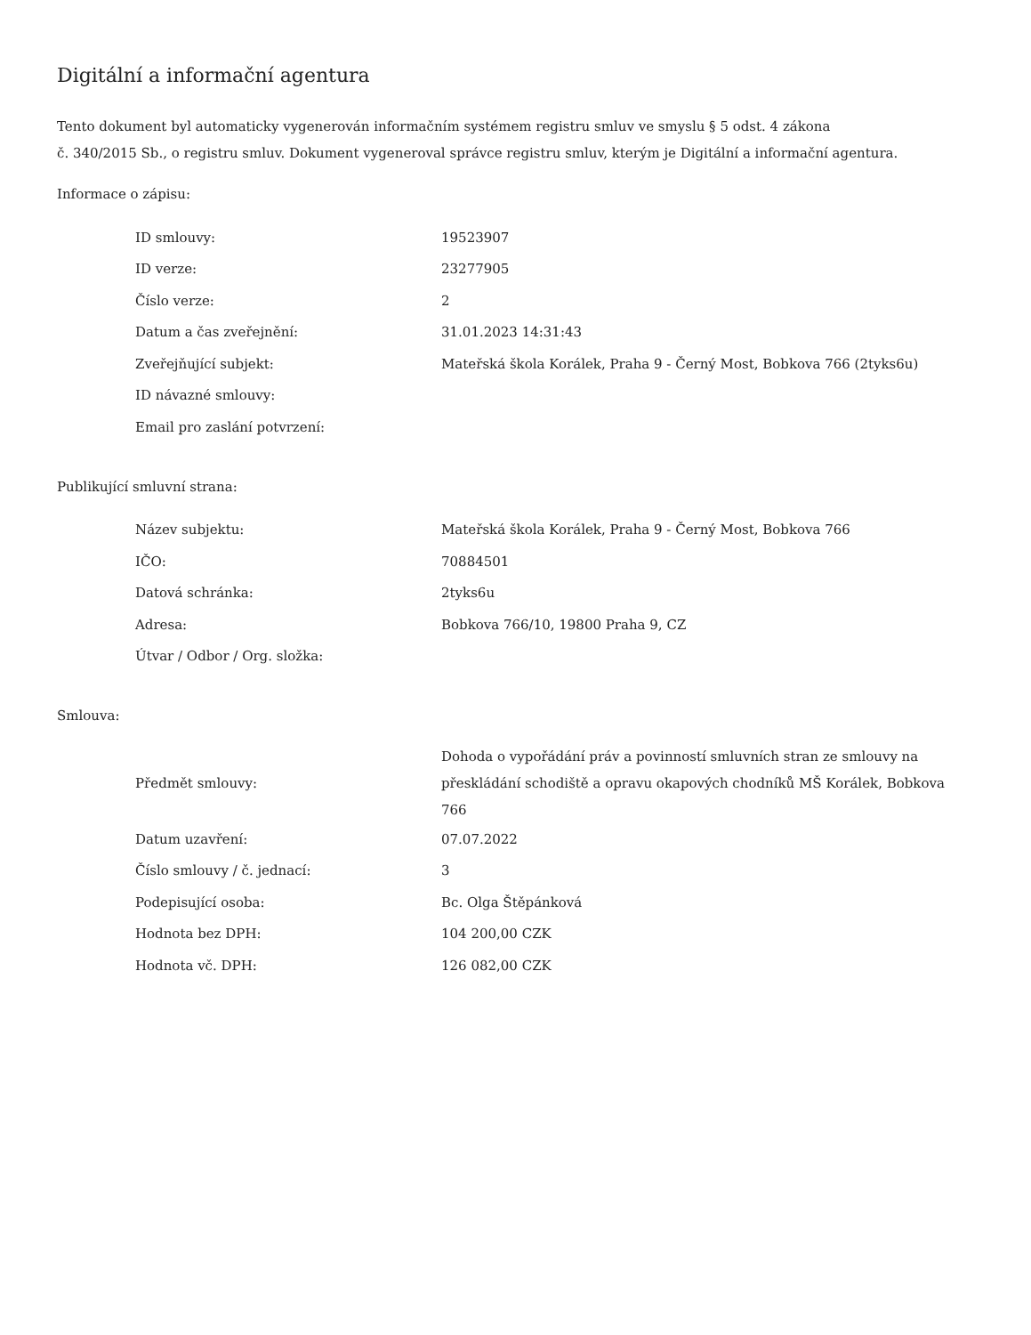Digitální a informační agentura
Tento dokument byl automaticky vygenerován informačním systémem registru smluv ve smyslu § 5 odst. 4 zákona
č. 340/2015 Sb., o registru smluv. Dokument vygeneroval správce registru smluv, kterým je Digitální a informační agentura.
Informace o zápisu:
| ID smlouvy: | 19523907 |
| ID verze: | 23277905 |
| Číslo verze: | 2 |
| Datum a čas zveřejnění: | 31.01.2023 14:31:43 |
| Zveřejňující subjekt: | Mateřská škola Korálek, Praha 9 - Černý Most, Bobkova 766 (2tyks6u) |
| ID návazné smlouvy: | |
| Email pro zaslání potvrzení: | |
Publikující smluvní strana:
| Název subjektu: | Mateřská škola Korálek, Praha 9 - Černý Most, Bobkova 766 |
| IČO: | 70884501 |
| Datová schránka: | 2tyks6u |
| Adresa: | Bobkova 766/10, 19800 Praha 9, CZ |
| Útvar / Odbor / Org. složka: | |
Smlouva:
| Předmět smlouvy: | Dohoda o vypořádání práv a povinností smluvních stran ze smlouvy na přeskládání schodiště a opravu okapových chodníků MŠ Korálek, Bobkova 766 |
| Datum uzavření: | 07.07.2022 |
| Číslo smlouvy / č. jednací: | 3 |
| Podepisující osoba: | Bc. Olga Štěpánková |
| Hodnota bez DPH: | 104 200,00 CZK |
| Hodnota vč. DPH: | 126 082,00 CZK |